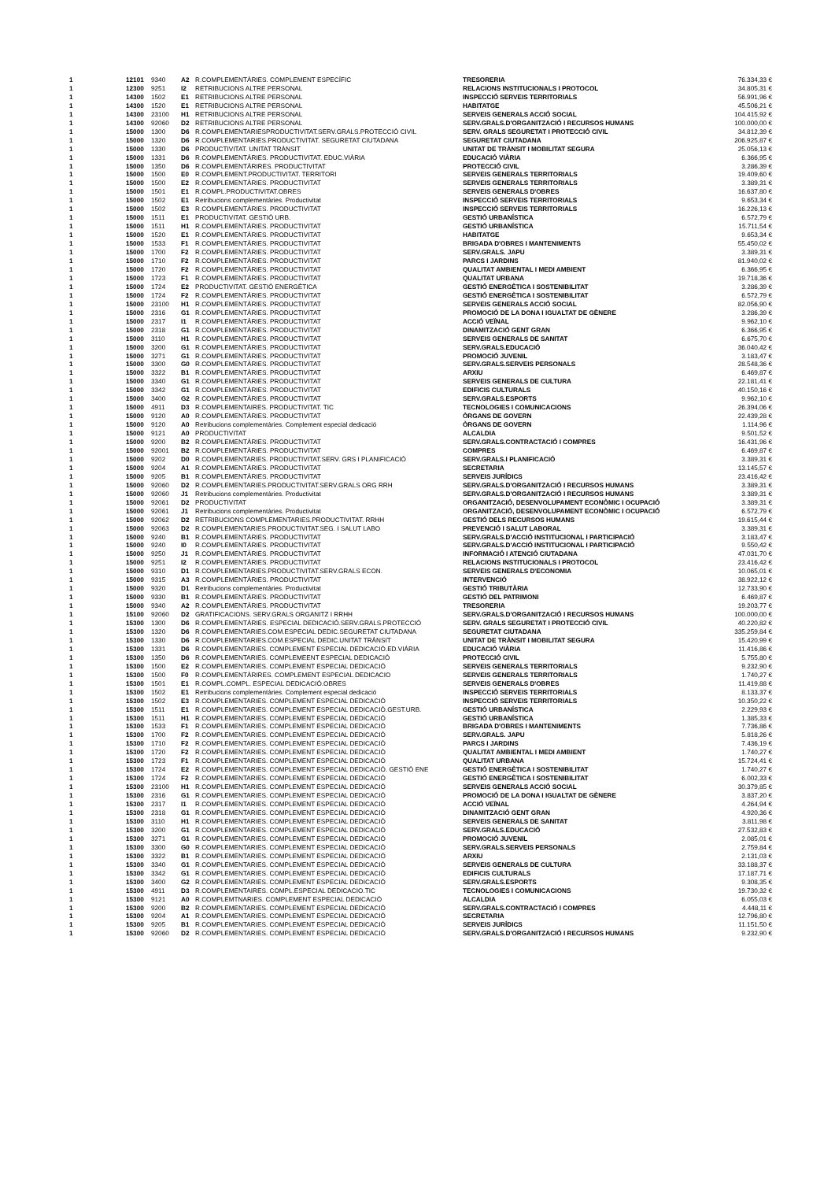| 1 | 12101 | 9340 | A2 | R.COMPLEMENTÀRIES. COMPLEMENT ESPECÍFIC | TRESORERIA | 76.334,33 € |
| 1 | 12300 | 9251 | I2 | RETRIBUCIONS ALTRE PERSONAL | RELACIONS INSTITUCIONALS I PROTOCOL | 34.805,31 € |
| 1 | 14300 | 1502 | E1 | RETRIBUCIONS ALTRE PERSONAL | INSPECCIÓ SERVEIS TERRITORIALS | 56.991,96 € |
| 1 | 14300 | 1520 | E1 | RETRIBUCIONS ALTRE PERSONAL | HABITATGE | 45.506,21 € |
| 1 | 14300 | 23100 | H1 | RETRIBUCIONS ALTRE PERSONAL | SERVEIS GENERALS ACCIÓ SOCIAL | 104.415,92 € |
| 1 | 14300 | 92060 | D2 | RETRIBUCIONS ALTRE PERSONAL | SERV.GRALS.D'ORGANITZACIÓ I RECURSOS HUMANS | 100.000,00 € |
| 1 | 15000 | 1300 | D6 | R.COMPLEMENTARIESPRODUCTIVITAT.SERV.GRALS.PROTECCIÓ CIVIL | SERV. GRALS SEGURETAT I PROTECCIÓ CIVIL | 34.812,39 € |
| 1 | 15000 | 1320 | D6 | R.COMPLEMENTARIES.PRODUCTIVITAT. SEGURETAT CIUTADANA | SEGURETAT CIUTADANA | 206.925,87 € |
| 1 | 15000 | 1330 | D6 | PRODUCTIVITAT. UNITAT TRÀNSIT | UNITAT DE TRÀNSIT I MOBILITAT SEGURA | 25.056,13 € |
| 1 | 15000 | 1331 | D6 | R.COMPLEMENTÀRIES. PRODUCTIVITAT. EDUC.VIÀRIA | EDUCACIÓ VIÀRIA | 6.366,95 € |
| 1 | 15000 | 1350 | D6 | R.COMPLEMENTÀRIRES. PRODUCTIVITAT | PROTECCIÓ CIVIL | 3.286,39 € |
| 1 | 15000 | 1500 | E0 | R.COMPLEMENT.PRODUCTIVITAT. TERRITORI | SERVEIS GENERALS TERRITORIALS | 19.409,60 € |
| 1 | 15000 | 1500 | E2 | R.COMPLEMENTÀRIES. PRODUCTIVITAT | SERVEIS GENERALS TERRITORIALS | 3.389,31 € |
| 1 | 15000 | 1501 | E1 | R.COMPL.PRODUCTIVITAT.OBRES | SERVEIS GENERALS D'OBRES | 16.637,80 € |
| 1 | 15000 | 1502 | E1 | Retribucions complementàries. Productivitat | INSPECCIÓ SERVEIS TERRITORIALS | 9.653,34 € |
| 1 | 15000 | 1502 | E3 | R.COMPLEMENTÀRIES. PRODUCTIVITAT | INSPECCIÓ SERVEIS TERRITORIALS | 16.226,13 € |
| 1 | 15000 | 1511 | E1 | PRODUCTIVITAT. GESTIÓ URB. | GESTIÓ URBANÍSTICA | 6.572,79 € |
| 1 | 15000 | 1511 | H1 | R.COMPLEMENTÀRIES. PRODUCTIVITAT | GESTIÓ URBANÍSTICA | 15.711,54 € |
| 1 | 15000 | 1520 | E1 | R.COMPLEMENTÀRIES. PRODUCTIVITAT | HABITATGE | 9.653,34 € |
| 1 | 15000 | 1533 | F1 | R.COMPLEMENTÀRIES. PRODUCTIVITAT | BRIGADA D'OBRES I MANTENIMENTS | 55.450,02 € |
| 1 | 15000 | 1700 | F2 | R.COMPLEMENTÀRIES. PRODUCTIVITAT | SERV.GRALS. JAPU | 3.389,31 € |
| 1 | 15000 | 1710 | F2 | R.COMPLEMENTÀRIES. PRODUCTIVITAT | PARCS I JARDINS | 81.940,02 € |
| 1 | 15000 | 1720 | F2 | R.COMPLEMENTÀRIES. PRODUCTIVITAT | QUALITAT AMBIENTAL I MEDI AMBIENT | 6.366,95 € |
| 1 | 15000 | 1723 | F1 | R.COMPLEMENTÀRIES. PRODUCTIVITAT | QUALITAT URBANA | 19.718,36 € |
| 1 | 15000 | 1724 | E2 | PRODUCTIVITAT. GESTIÓ ENERGÈTICA | GESTIÓ ENERGÈTICA I SOSTENIBILITAT | 3.286,39 € |
| 1 | 15000 | 1724 | F2 | R.COMPLEMENTÀRIES. PRODUCTIVITAT | GESTIÓ ENERGÈTICA I SOSTENIBILITAT | 6.572,79 € |
| 1 | 15000 | 23100 | H1 | R.COMPLEMENTÀRIES. PRODUCTIVITAT | SERVEIS GENERALS ACCIÓ SOCIAL | 82.056,90 € |
| 1 | 15000 | 2316 | G1 | R.COMPLEMENTÀRIES. PRODUCTIVITAT | PROMOCIÓ DE LA DONA I IGUALTAT DE GÈNERE | 3.286,39 € |
| 1 | 15000 | 2317 | I1 | R.COMPLEMENTÀRIES. PRODUCTIVITAT | ACCIÓ VEÏNAL | 9.962,10 € |
| 1 | 15000 | 2318 | G1 | R.COMPLEMENTÀRIES. PRODUCTIVITAT | DINAMITZACIÓ GENT GRAN | 6.366,95 € |
| 1 | 15000 | 3110 | H1 | R.COMPLEMENTÀRIES. PRODUCTIVITAT | SERVEIS GENERALS DE SANITAT | 6.675,70 € |
| 1 | 15000 | 3200 | G1 | R.COMPLEMENTÀRIES. PRODUCTIVITAT | SERV.GRALS.EDUCACIÓ | 36.040,42 € |
| 1 | 15000 | 3271 | G1 | R.COMPLEMENTÀRIES. PRODUCTIVITAT | PROMOCIÓ JUVENIL | 3.183,47 € |
| 1 | 15000 | 3300 | G0 | R.COMPLEMENTÀRIES. PRODUCTIVITAT | SERV.GRALS.SERVEIS PERSONALS | 28.548,36 € |
| 1 | 15000 | 3322 | B1 | R.COMPLEMENTÀRIES. PRODUCTIVITAT | ARXIU | 6.469,87 € |
| 1 | 15000 | 3340 | G1 | R.COMPLEMENTÀRIES. PRODUCTIVITAT | SERVEIS GENERALS DE CULTURA | 22.181,41 € |
| 1 | 15000 | 3342 | G1 | R.COMPLEMENTÀRIES. PRODUCTIVITAT | EDIFICIS CULTURALS | 40.150,16 € |
| 1 | 15000 | 3400 | G2 | R.COMPLEMENTÀRIES. PRODUCTIVITAT | SERV.GRALS.ESPORTS | 9.962,10 € |
| 1 | 15000 | 4911 | D3 | R.COMPLEMENTAIRES. PRODUCTIVITAT. TIC | TECNOLOGIES I COMUNICACIONS | 26.394,06 € |
| 1 | 15000 | 9120 | A0 | R.COMPLEMENTÀRIES. PRODUCTIVITAT | ÒRGANS DE GOVERN | 22.439,28 € |
| 1 | 15000 | 9120 | A0 | Retribucions complementàries. Complement especial dedicació | ÒRGANS DE GOVERN | 1.114,96 € |
| 1 | 15000 | 9121 | A0 | PRODUCTIVITAT | ALCALDIA | 9.501,52 € |
| 1 | 15000 | 9200 | B2 | R.COMPLEMENTÀRIES. PRODUCTIVITAT | SERV.GRALS.CONTRACTACIÓ I COMPRES | 16.431,96 € |
| 1 | 15000 | 92001 | B2 | R.COMPLEMENTÀRIES. PRODUCTIVITAT | COMPRES | 6.469,87 € |
| 1 | 15000 | 9202 | D0 | R.COMPLEMENTARIES. PRODUCTIVITAT.SERV. GRS I PLANIFICACIÓ | SERV.GRALS.I PLANIFICACIÓ | 3.389,31 € |
| 1 | 15000 | 9204 | A1 | R.COMPLEMENTÀRIES. PRODUCTIVITAT | SECRETARIA | 13.145,57 € |
| 1 | 15000 | 9205 | B1 | R.COMPLEMENTÀRIES. PRODUCTIVITAT | SERVEIS JURÍDICS | 23.416,42 € |
| 1 | 15000 | 92060 | D2 | R.COMPLEMENTARIES.PRODUCTIVITAT.SERV.GRALS ORG RRH | SERV.GRALS.D'ORGANITZACIÓ I RECURSOS HUMANS | 3.389,31 € |
| 1 | 15000 | 92060 | J1 | Retribucions complementàries. Productivitat | SERV.GRALS.D'ORGANITZACIÓ I RECURSOS HUMANS | 3.389,31 € |
| 1 | 15000 | 92061 | D2 | PRODUCTIVITAT | ORGANITZACIÓ, DESENVOLUPAMENT ECONÒMIC I OCUPACIÓ | 3.389,31 € |
| 1 | 15000 | 92061 | J1 | Retribucions complementàries. Productivitat | ORGANITZACIÓ, DESENVOLUPAMENT ECONÒMIC I OCUPACIÓ | 6.572,79 € |
| 1 | 15000 | 92062 | D2 | RETRIBUCIONS COMPLEMENTARIES.PRODUCTIVITAT. RRHH | GESTIÓ DELS RECURSOS HUMANS | 19.615,44 € |
| 1 | 15000 | 92063 | D2 | R.COMPLEMENTARIES.PRODUCTIVITAT.SEG. I SALUT LABO | PREVENCIÓ I SALUT LABORAL | 3.389,31 € |
| 1 | 15000 | 9240 | B1 | R.COMPLEMENTÀRIES. PRODUCTIVITAT | SERV.GRALS.D'ACCIÓ INSTITUCIONAL I PARTICIPACIÓ | 3.183,47 € |
| 1 | 15000 | 9240 | I0 | R.COMPLEMENTÀRIES. PRODUCTIVITAT | SERV.GRALS.D'ACCIÓ INSTITUCIONAL I PARTICIPACIÓ | 9.550,42 € |
| 1 | 15000 | 9250 | J1 | R.COMPLEMENTÀRIES. PRODUCTIVITAT | INFORMACIÓ I ATENCIÓ CIUTADANA | 47.031,70 € |
| 1 | 15000 | 9251 | I2 | R.COMPLEMENTÀRIES. PRODUCTIVITAT | RELACIONS INSTITUCIONALS I PROTOCOL | 23.416,42 € |
| 1 | 15000 | 9310 | D1 | R.COMPLEMENTARIES.PRODUCTIVITAT.SERV.GRALS ECON. | SERVEIS GENERALS D'ECONOMIA | 10.065,01 € |
| 1 | 15000 | 9315 | A3 | R.COMPLEMENTÀRIES. PRODUCTIVITAT | INTERVENCIÓ | 38.922,12 € |
| 1 | 15000 | 9320 | D1 | Retribucions complementàries. Productivitat | GESTIÓ TRIBUTÀRIA | 12.733,90 € |
| 1 | 15000 | 9330 | B1 | R.COMPLEMENTÀRIES. PRODUCTIVITAT | GESTIÓ DEL PATRIMONI | 6.469,87 € |
| 1 | 15000 | 9340 | A2 | R.COMPLEMENTÀRIES. PRODUCTIVITAT | TRESORERIA | 19.203,77 € |
| 1 | 15100 | 92060 | D2 | GRATIFICACIONS. SERV.GRALS ORGANITZ I RRHH | SERV.GRALS.D'ORGANITZACIÓ I RECURSOS HUMANS | 100.000,00 € |
| 1 | 15300 | 1300 | D6 | R.COMPLEMENTÀRIES. ESPECIAL DEDICACIÓ.SERV.GRALS.PROTECCIÓ | SERV. GRALS SEGURETAT I PROTECCIÓ CIVIL | 40.220,82 € |
| 1 | 15300 | 1320 | D6 | R.COMPLEMENTARIES.COM.ESPECIAL DEDIC.SEGURETAT CIUTADANA | SEGURETAT CIUTADANA | 335.259,84 € |
| 1 | 15300 | 1330 | D6 | R.COMPLEMENTARIES.COM.ESPECIAL DEDIC.UNITAT TRÀNSIT | UNITAT DE TRÀNSIT I MOBILITAT SEGURA | 15.420,99 € |
| 1 | 15300 | 1331 | D6 | R.COMPLEMENTARIES. COMPLEMENT ESPECIAL DEDICACIÓ.ED.VIÀRIA | EDUCACIÓ VIÀRIA | 11.416,86 € |
| 1 | 15300 | 1350 | D6 | R.COMPLEMENTARIES. COMPLEMEENT ESPECIAL DEDICACIÓ | PROTECCIÓ CIVIL | 5.755,80 € |
| 1 | 15300 | 1500 | E2 | R.COMPLEMENTARIES. COMPLEMENT ESPECIAL DEDICACIÓ | SERVEIS GENERALS TERRITORIALS | 9.232,90 € |
| 1 | 15300 | 1500 | F0 | R.COMPLEMENTÀRIRES. COMPLEMENT ESPECIAL DEDICACIO | SERVEIS GENERALS TERRITORIALS | 1.740,27 € |
| 1 | 15300 | 1501 | E1 | R.COMPL.COMPL. ESPECIAL DEDICACIÓ.OBRES | SERVEIS GENERALS D'OBRES | 11.419,88 € |
| 1 | 15300 | 1502 | E1 | Retribucions complementàries. Complement especial dedicació | INSPECCIÓ SERVEIS TERRITORIALS | 8.133,37 € |
| 1 | 15300 | 1502 | E3 | R.COMPLEMENTARIES. COMPLEMENT ESPECIAL DEDICACIÓ | INSPECCIÓ SERVEIS TERRITORIALS | 10.350,22 € |
| 1 | 15300 | 1511 | E1 | R.COMPLEMENTARIES. COMPLEMENT ESPECIAL DEDICACIÓ.GEST.URB. | GESTIÓ URBANÍSTICA | 2.229,93 € |
| 1 | 15300 | 1511 | H1 | R.COMPLEMENTARIES. COMPLEMENT ESPECIAL DEDICACIÓ | GESTIÓ URBANÍSTICA | 1.385,33 € |
| 1 | 15300 | 1533 | F1 | R.COMPLEMENTARIES. COMPLEMENT ESPECIAL DEDICACIÓ | BRIGADA D'OBRES I MANTENIMENTS | 7.736,86 € |
| 1 | 15300 | 1700 | F2 | R.COMPLEMENTARIES. COMPLEMENT ESPECIAL DEDICACIÓ | SERV.GRALS. JAPU | 5.818,26 € |
| 1 | 15300 | 1710 | F2 | R.COMPLEMENTARIES. COMPLEMENT ESPECIAL DEDICACIÓ | PARCS I JARDINS | 7.436,19 € |
| 1 | 15300 | 1720 | F2 | R.COMPLEMENTARIES. COMPLEMENT ESPECIAL DEDICACIÓ | QUALITAT AMBIENTAL I MEDI AMBIENT | 1.740,27 € |
| 1 | 15300 | 1723 | F1 | R.COMPLEMENTARIES. COMPLEMENT ESPECIAL DEDICACIÓ | QUALITAT URBANA | 15.724,41 € |
| 1 | 15300 | 1724 | E2 | R.COMPLEMENTARIES. COMPLEMENT ESPECIAL DEDICACIÓ. GESTIÓ ENE | GESTIÓ ENERGÈTICA I SOSTENIBILITAT | 1.740,27 € |
| 1 | 15300 | 1724 | F2 | R.COMPLEMENTARIES. COMPLEMENT ESPECIAL DEDICACIÓ | GESTIÓ ENERGÈTICA I SOSTENIBILITAT | 6.002,33 € |
| 1 | 15300 | 23100 | H1 | R.COMPLEMENTARIES. COMPLEMENT ESPECIAL DEDICACIÓ | SERVEIS GENERALS ACCIÓ SOCIAL | 30.379,85 € |
| 1 | 15300 | 2316 | G1 | R.COMPLEMENTARIES. COMPLEMENT ESPECIAL DEDICACIÓ | PROMOCIÓ DE LA DONA I IGUALTAT DE GÈNERE | 3.837,20 € |
| 1 | 15300 | 2317 | I1 | R.COMPLEMENTARIES. COMPLEMENT ESPECIAL DEDICACIÓ | ACCIÓ VEÏNAL | 4.264,94 € |
| 1 | 15300 | 2318 | G1 | R.COMPLEMENTARIES. COMPLEMENT ESPECIAL DEDICACIÓ | DINAMITZACIÓ GENT GRAN | 4.920,36 € |
| 1 | 15300 | 3110 | H1 | R.COMPLEMENTARIES. COMPLEMENT ESPECIAL DEDICACIÓ | SERVEIS GENERALS DE SANITAT | 3.811,98 € |
| 1 | 15300 | 3200 | G1 | R.COMPLEMENTARIES. COMPLEMENT ESPECIAL DEDICACIÓ | SERV.GRALS.EDUCACIÓ | 27.532,83 € |
| 1 | 15300 | 3271 | G1 | R.COMPLEMENTARIES. COMPLEMENT ESPECIAL DEDICACIÓ | PROMOCIÓ JUVENIL | 2.085,01 € |
| 1 | 15300 | 3300 | G0 | R.COMPLEMENTARIES. COMPLEMENT ESPECIAL DEDICACIÓ | SERV.GRALS.SERVEIS PERSONALS | 2.759,84 € |
| 1 | 15300 | 3322 | B1 | R.COMPLEMENTARIES. COMPLEMENT ESPECIAL DEDICACIÓ | ARXIU | 2.131,03 € |
| 1 | 15300 | 3340 | G1 | R.COMPLEMENTARIES. COMPLEMENT ESPECIAL DEDICACIÓ | SERVEIS GENERALS DE CULTURA | 33.188,37 € |
| 1 | 15300 | 3342 | G1 | R.COMPLEMENTARIES. COMPLEMENT ESPECIAL DEDICACIÓ | EDIFICIS CULTURALS | 17.187,71 € |
| 1 | 15300 | 3400 | G2 | R.COMPLEMENTARIES. COMPLEMENT ESPECIAL DEDICACIÓ | SERV.GRALS.ESPORTS | 9.308,35 € |
| 1 | 15300 | 4911 | D3 | R.COMPLEMENTAIRES. COMPL.ESPECIAL DEDICACIO.TIC | TECNOLOGIES I COMUNICACIONS | 19.730,32 € |
| 1 | 15300 | 9121 | A0 | R.COMPLEMTNARIES. COMPLEMENT ESPECIAL DEDICACIÓ | ALCALDIA | 6.055,03 € |
| 1 | 15300 | 9200 | B2 | R.COMPLEMENTARIES. COMPLEMENT ESPECIAL DEDICACIÓ | SERV.GRALS.CONTRACTACIÓ I COMPRES | 4.448,11 € |
| 1 | 15300 | 9204 | A1 | R.COMPLEMENTARIES. COMPLEMENT ESPECIAL DEDICACIÓ | SECRETARIA | 12.796,80 € |
| 1 | 15300 | 9205 | B1 | R.COMPLEMENTARIES. COMPLEMENT ESPECIAL DEDICACIÓ | SERVEIS JURÍDICS | 11.151,50 € |
| 1 | 15300 | 92060 | D2 | R.COMPLEMENTARIES. COMPLEMENT ESPECIAL DEDICACIÓ | SERV.GRALS.D'ORGANITZACIÓ I RECURSOS HUMANS | 9.232,90 € |